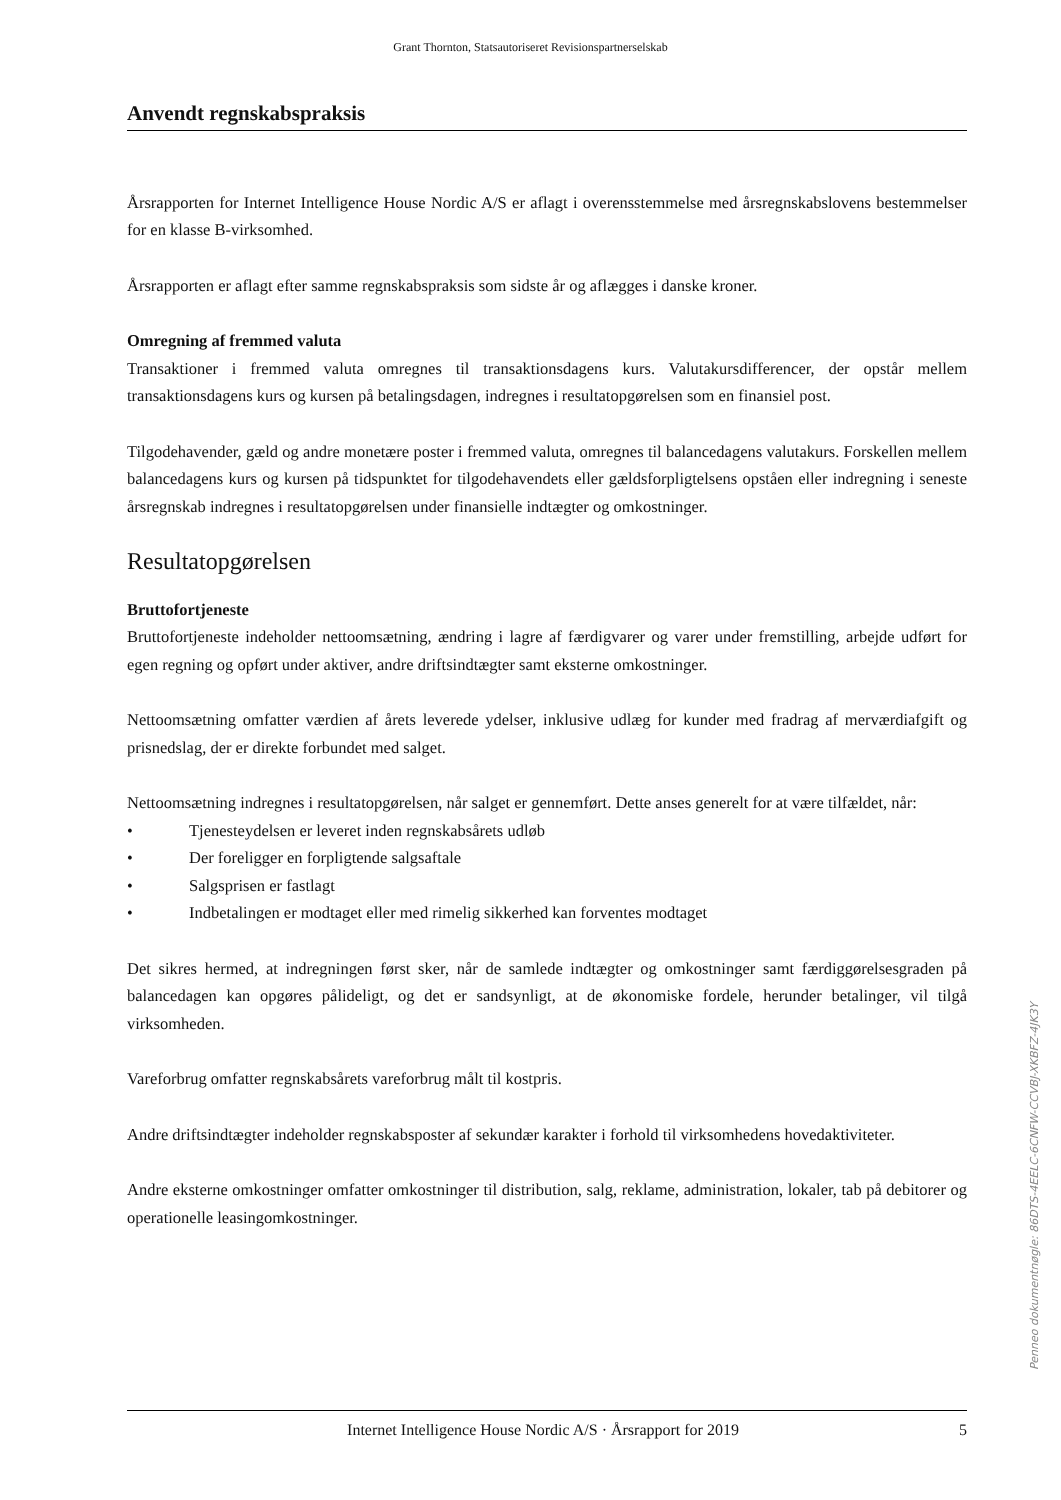Grant Thornton, Statsautoriseret Revisionspartnerselskab
Anvendt regnskabspraksis
Årsrapporten for Internet Intelligence House Nordic A/S er aflagt i overensstemmelse med årsregnskabs­lovens bestemmelser for en klasse B-virksomhed.
Årsrapporten er aflagt efter samme regnskabspraksis som sidste år og aflægges i danske kroner.
Omregning af fremmed valuta
Transaktioner i fremmed valuta omregnes til transaktionsdagens kurs. Valutakursdifferencer, der opstår mellem transaktionsdagens kurs og kursen på betalingsdagen, indregnes i resultatopgørelsen som en fi­nansiel post.
Tilgodehavender, gæld og andre monetære poster i fremmed valuta, omregnes til balancedagens valuta­kurs. Forskellen mellem balancedagens kurs og kursen på tidspunktet for tilgodehavendets eller gældsfor­pligtelsens opståen eller indregning i seneste årsregnskab indregnes i resultatopgørelsen under finansielle indtægter og omkostninger.
Resultatopgørelsen
Bruttofortjeneste
Bruttofortjeneste indeholder nettoomsætning, ændring i lagre af færdigvarer og varer under fremstilling, arbejde udført for egen regning og opført under aktiver, andre driftsindtægter samt eksterne omkostnin­ger.
Nettoomsætning omfatter værdien af årets leverede ydelser, inklusive udlæg for kunder med fradrag af merværdiafgift og prisnedslag, der er direkte forbundet med salget.
Nettoomsætning indregnes i resultatopgørelsen, når salget er gennemført. Dette anses generelt for at være tilfældet, når:
• Tjenesteydelsen er leveret inden regnskabsårets udløb
• Der foreligger en forpligtende salgsaftale
• Salgsprisen er fastlagt
• Indbetalingen er modtaget eller med rimelig sikkerhed kan forventes modtaget
Det sikres hermed, at indregningen først sker, når de samlede indtægter og omkostninger samt færdiggø­relsesgraden på balancedagen kan opgøres pålideligt, og det er sandsynligt, at de økonomiske fordele, herunder betalinger, vil tilgå virksomheden.
Vareforbrug omfatter regnskabsårets vareforbrug målt til kostpris.
Andre driftsindtægter indeholder regnskabsposter af sekundær karakter i forhold til virksomhedens ho­vedaktiviteter.
Andre eksterne omkostninger omfatter omkostninger til distribution, salg, reklame, administration, loka­ler, tab på debitorer og operationelle leasingomkostninger.
Internet Intelligence House Nordic A/S · Årsrapport for 2019 5
Penneo dokumentnøgle: 86DTS-4EELC-6CNFW-CCVBJ-XKBFZ-4JK3Y